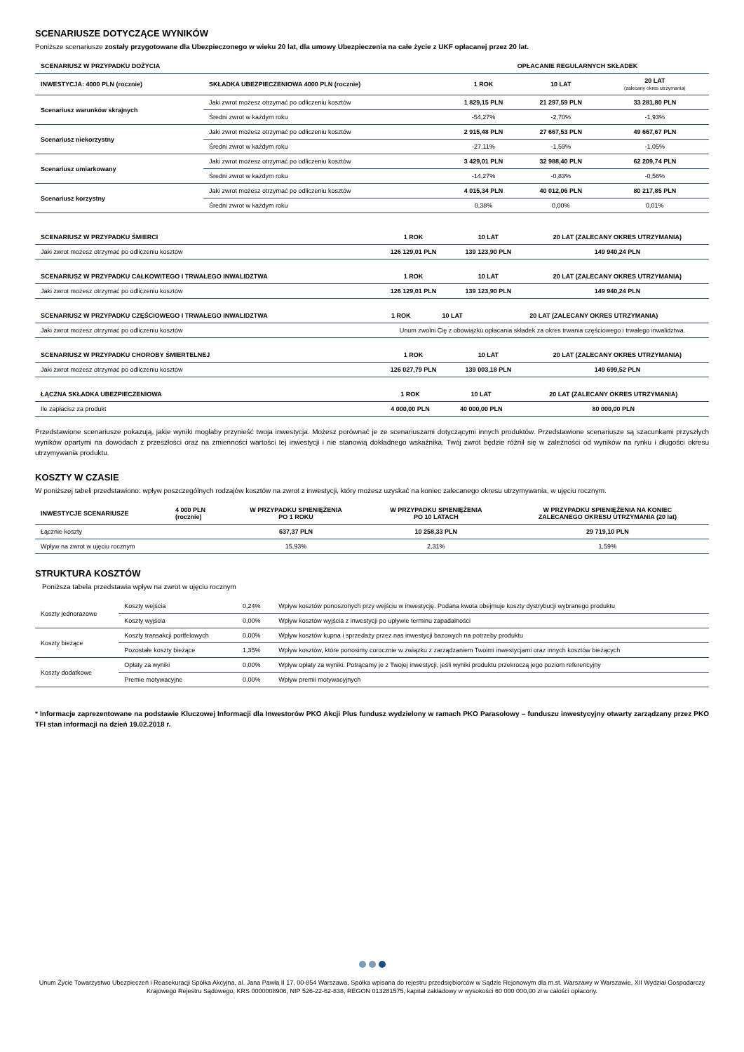SCENARIUSZE DOTYCZĄCE WYNIKÓW
Poniższe scenariusze zostały przygotowane dla Ubezpieczonego w wieku 20 lat, dla umowy Ubezpieczenia na całe życie z UKF opłacanej przez 20 lat.
| SCENARIUSZ W PRZYPADKU DOŻYCIA | | OPŁACANIE REGULARNYCH SKŁADEK | | |
| --- | --- | --- | --- | --- |
| INWESTYCJA: 4000 PLN (rocznie) | SKŁADKA UBEZPIECZENIOWA 4000 PLN (rocznie) | 1 ROK | 10 LAT | 20 LAT (zalecany okres utrzymania) |
| Scenariusz warunków skrajnych | Jaki zwrot możesz otrzymać po odliczeniu kosztów | 1 829,15 PLN | 21 297,59 PLN | 33 281,80 PLN |
| | Średni zwrot w każdym roku | -54,27% | -2,70% | -1,93% |
| Scenariusz niekorzystny | Jaki zwrot możesz otrzymać po odliczeniu kosztów | 2 915,48 PLN | 27 667,53 PLN | 49 667,67 PLN |
| | Średni zwrot w każdym roku | -27,11% | -1,59% | -1,05% |
| Scenariusz umiarkowany | Jaki zwrot możesz otrzymać po odliczeniu kosztów | 3 429,01 PLN | 32 988,40 PLN | 62 209,74 PLN |
| | Średni zwrot w każdym roku | -14,27% | -0,83% | -0,56% |
| Scenariusz korzystny | Jaki zwrot możesz otrzymać po odliczeniu kosztów | 4 015,34 PLN | 40 012,06 PLN | 80 217,85 PLN |
| | Średni zwrot w każdym roku | 0,38% | 0,00% | 0,01% |
| SCENARIUSZ W PRZYPADKU ŚMIERCI | 1 ROK | 10 LAT | 20 LAT (ZALECANY OKRES UTRZYMANIA) |
| --- | --- | --- | --- |
| Jaki zwrot możesz otrzymać po odliczeniu kosztów | 126 129,01 PLN | 139 123,90 PLN | 149 940,24 PLN |
| SCENARIUSZ W PRZYPADKU CAŁKOWITEGO I TRWAŁEGO INWALIDZTWA | 1 ROK | 10 LAT | 20 LAT (ZALECANY OKRES UTRZYMANIA) |
| --- | --- | --- | --- |
| Jaki zwrot możesz otrzymać po odliczeniu kosztów | 126 129,01 PLN | 139 123,90 PLN | 149 940,24 PLN |
| SCENARIUSZ W PRZYPADKU CZĘŚCIOWEGO I TRWAŁEGO INWALIDZTWA | 1 ROK | 10 LAT | 20 LAT (ZALECANY OKRES UTRZYMANIA) |
| --- | --- | --- | --- |
| Jaki zwrot możesz otrzymać po odliczeniu kosztów | Unum zwolni Cię z obowiązku opłacania składek za okres trwania częściowego i trwałego inwalidztwa. | | |
| SCENARIUSZ W PRZYPADKU CHOROBY ŚMIERTELNEJ | 1 ROK | 10 LAT | 20 LAT (ZALECANY OKRES UTRZYMANIA) |
| --- | --- | --- | --- |
| Jaki zwrot możesz otrzymać po odliczeniu kosztów | 126 027,79 PLN | 139 003,18 PLN | 149 699,52 PLN |
| ŁĄCZNA SKŁADKA UBEZPIECZENIOWA | 1 ROK | 10 LAT | 20 LAT (ZALECANY OKRES UTRZYMANIA) |
| --- | --- | --- | --- |
| Ile zapłacisz za produkt | 4 000,00 PLN | 40 000,00 PLN | 80 000,00 PLN |
Przedstawione scenariusze pokazują, jakie wyniki mogłaby przynieść twoja inwestycja. Możesz porównać je ze scenariuszami dotyczącymi innych produktów. Przedstawione scenariusze są szacunkami przyszłych wyników opartymi na dowodach z przeszłości oraz na zmienności wartości tej inwestycji i nie stanowią dokładnego wskaźnika. Twój zwrot będzie różnił się w zależności od wyników na rynku i długości okresu utrzymywania produktu.
KOSZTY W CZASIE
W poniższej tabeli przedstawiono: wpływ poszczególnych rodzajów kosztów na zwrot z inwestycji, który możesz uzyskać na koniec zalecanego okresu utrzymywania, w ujęciu rocznym.
| INWESTYCJE SCENARIUSZE | 4 000 PLN (rocznie) | W PRZYPADKU SPIENIĘŻENIA PO 1 ROKU | W PRZYPADKU SPIENIĘŻENIA PO 10 LATACH | W PRZYPADKU SPIENIĘŻENIA NA KONIEC ZALECANEGO OKRESU UTRZYMANIA (20 lat) |
| --- | --- | --- | --- | --- |
| Łącznie koszty | | 637,37 PLN | 10 258,33 PLN | 29 719,10 PLN |
| Wpływ na zwrot w ujęciu rocznym | | 15,93% | 2,31% | 1,59% |
STRUKTURA KOSZTÓW
Poniższa tabela przedstawia wpływ na zwrot w ujęciu rocznym
| Koszty jednorazowe | Koszty wejścia | 0,24% | Wpływ kosztów ponoszonych przy wejściu w inwestycję. Podana kwota obejmuje koszty dystrybucji wybranego produktu |
| | Koszty wyjścia | 0,00% | Wpływ kosztów wyjścia z inwestycji po upływie terminu zapadalności |
| Koszty bieżące | Koszty transakcji portfelowych | 0,00% | Wpływ kosztów kupna i sprzedaży przez nas inwestycji bazowych na potrzeby produktu |
| | Pozostałe koszty bieżące | 1,35% | Wpływ kosztów, które ponosimy corocznie w związku z zarządzaniem Twoimi inwestycjami oraz innych kosztów bieżących |
| Koszty dodatkowe | Opłaty za wyniki | 0,00% | Wpływ opłaty za wyniki. Potrącamy je z Twojej inwestycji, jeśli wyniki produktu przekroczą jego poziom referencyjny |
| | Premie motywacyjne | 0,00% | Wpływ premii motywacyjnych |
* Informacje zaprezentowane na podstawie Kluczowej Informacji dla Inwestorów PKO Akcji Plus fundusz wydzielony w ramach PKO Parasolowy – funduszu inwestycyjny otwarty zarządzany przez PKO TFI stan informacji na dzień 19.02.2018 r.
Unum Życie Towarzystwo Ubezpieczeń i Reasekuracji Spółka Akcyjna, al. Jana Pawła II 17, 00-854 Warszawa, Spółka wpisana do rejestru przedsiębiorców w Sądzie Rejonowym dla m.st. Warszawy w Warszawie, XII Wydział Gospodarczy Krajowego Rejestru Sądowego, KRS 0000008906, NIP 526-22-62-838, REGON 013281575, kapitał zakładowy w wysokości 60 000 000,00 zł w całości opłacony.